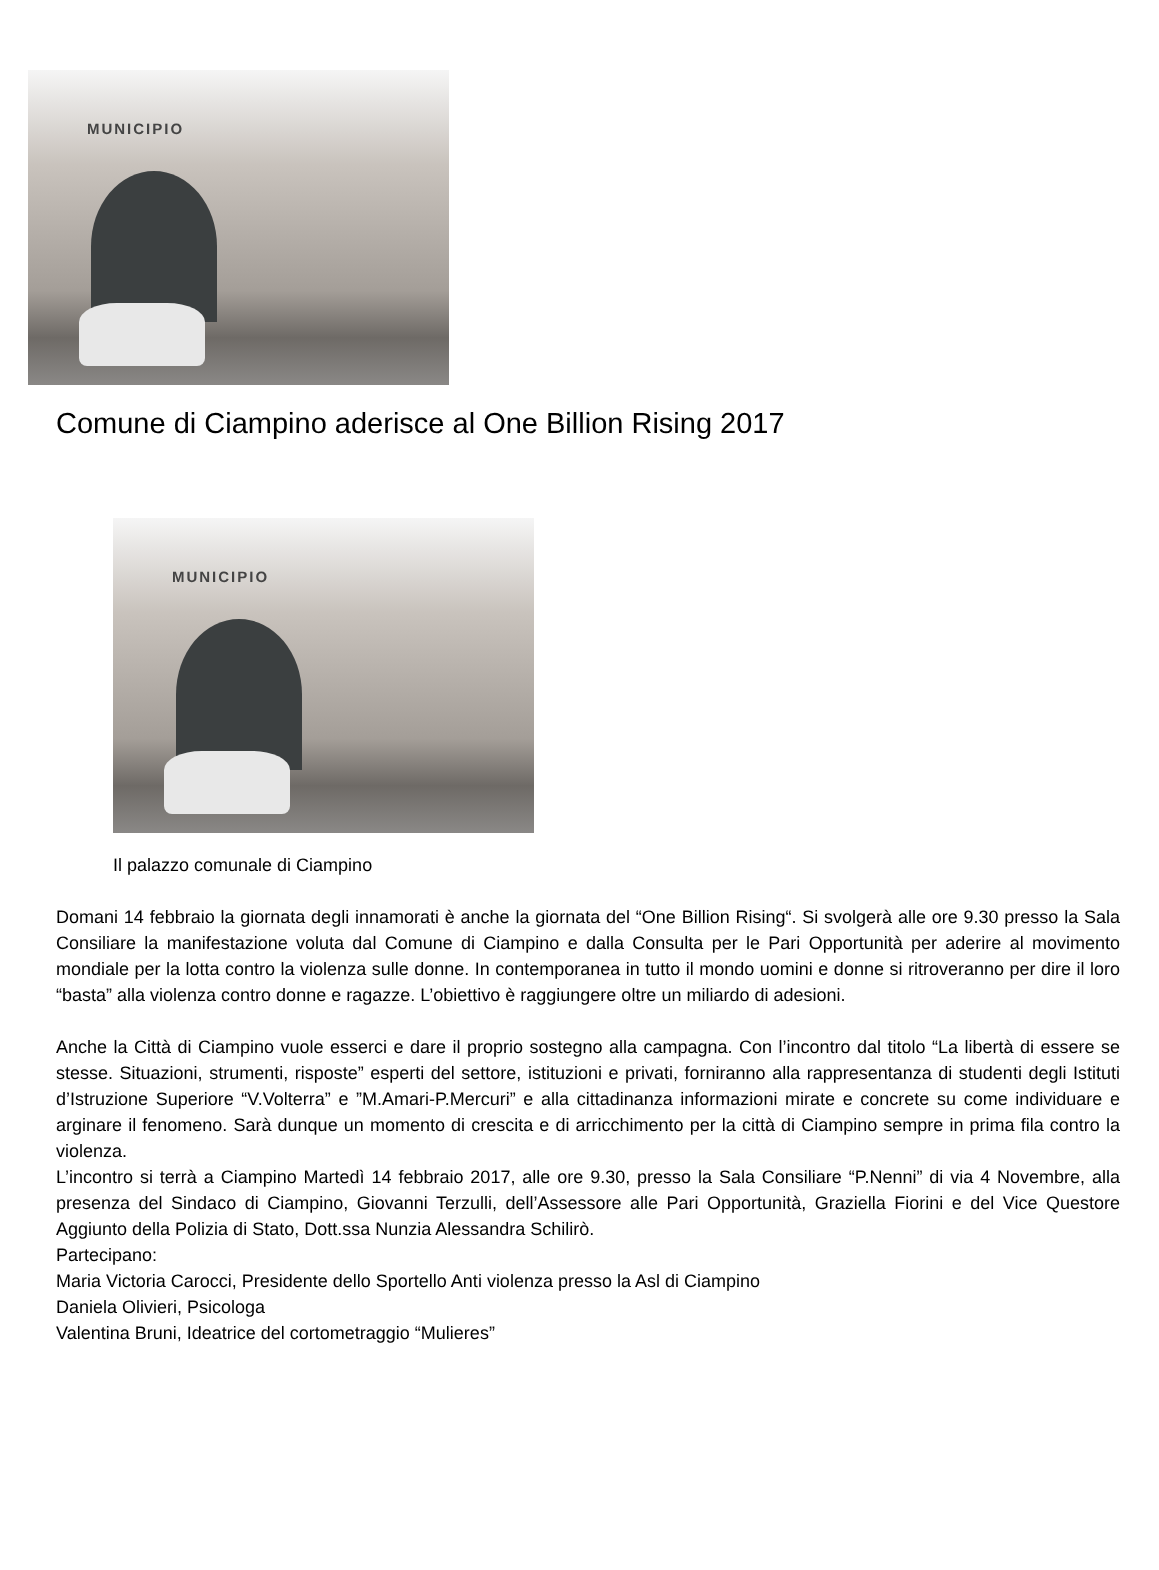MUNICIPIO
Comune di Ciampino aderisce al One Billion Rising 2017
MUNICIPIO
Il palazzo comunale di Ciampino
Domani 14 febbraio la giornata degli innamorati è anche la giornata del “One Billion Rising“. Si svolgerà alle ore 9.30 presso la Sala Consiliare la manifestazione voluta dal Comune di Ciampino e dalla Consulta per le Pari Opportunità per aderire al movimento mondiale per la lotta contro la violenza sulle donne. In contemporanea in tutto il mondo uomini e donne si ritroveranno per dire il loro “basta” alla violenza contro donne e ragazze. L’obiettivo è raggiungere oltre un miliardo di adesioni.
Anche la Città di Ciampino vuole esserci e dare il proprio sostegno alla campagna. Con l’incontro dal titolo “La libertà di essere se stesse. Situazioni, strumenti, risposte” esperti del settore, istituzioni e privati, forniranno alla rappresentanza di studenti degli Istituti d’Istruzione Superiore “V.Volterra” e ”M.Amari-P.Mercuri” e alla cittadinanza informazioni mirate e concrete su come individuare e arginare il fenomeno. Sarà dunque un momento di crescita e di arricchimento per la città di Ciampino sempre in prima fila contro la violenza.
L’incontro si terrà a Ciampino Martedì 14 febbraio 2017, alle ore 9.30, presso la Sala Consiliare “P.Nenni” di via 4 Novembre, alla presenza del Sindaco di Ciampino, Giovanni Terzulli, dell’Assessore alle Pari Opportunità, Graziella Fiorini e del Vice Questore Aggiunto della Polizia di Stato, Dott.ssa Nunzia Alessandra Schilirò.
Partecipano:
Maria Victoria Carocci, Presidente dello Sportello Anti violenza presso la Asl di Ciampino
Daniela Olivieri, Psicologa
Valentina Bruni, Ideatrice del cortometraggio “Mulieres”